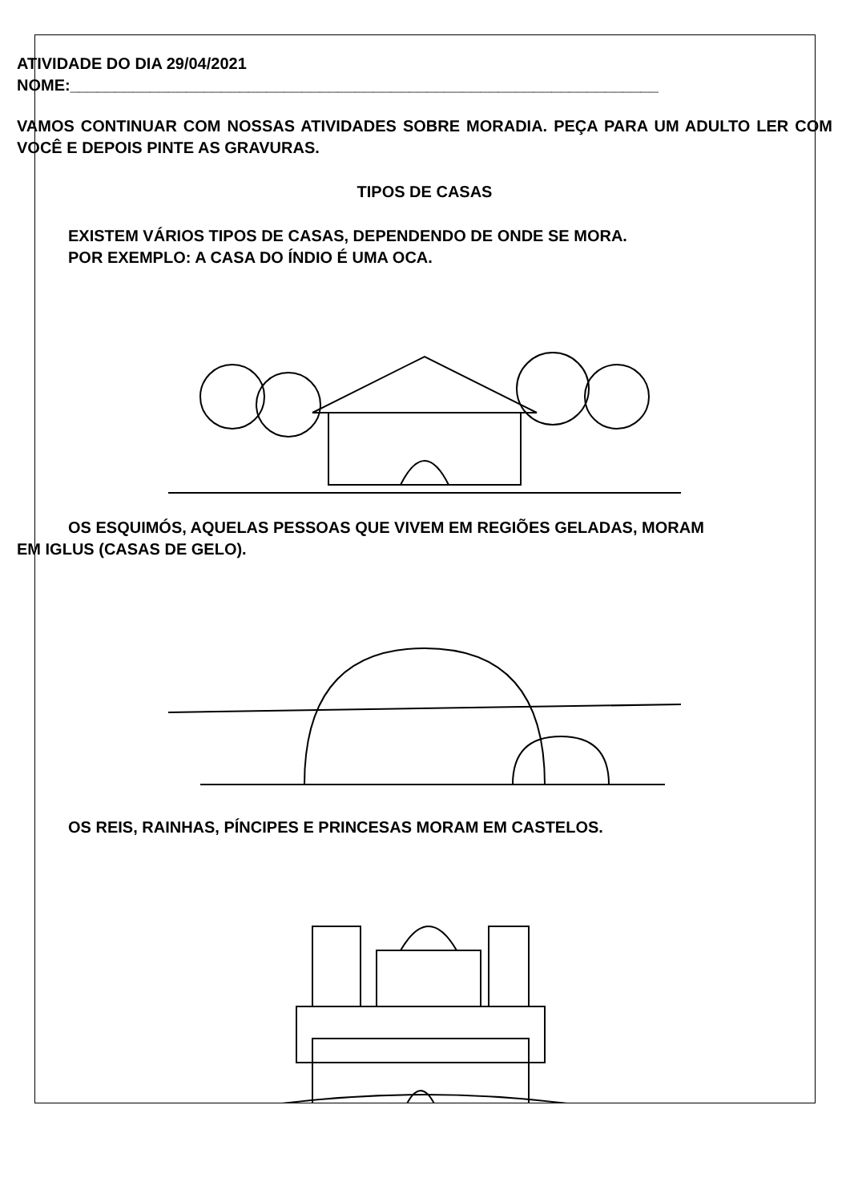ATIVIDADE DO DIA 29/04/2021
NOME:__________________________________________________________________
VAMOS CONTINUAR COM NOSSAS ATIVIDADES SOBRE MORADIA. PEÇA PARA UM ADULTO LER COM VOCÊ E DEPOIS PINTE AS GRAVURAS.
TIPOS DE CASAS
EXISTEM VÁRIOS TIPOS DE CASAS, DEPENDENDO DE ONDE SE MORA.
POR EXEMPLO: A CASA DO ÍNDIO É UMA OCA.
OS ESQUIMÓS, AQUELAS PESSOAS QUE VIVEM EM REGIÕES GELADAS, MORAM
EM IGLUS (CASAS DE GELO).
OS REIS, RAINHAS, PÍNCIPES E PRINCESAS MORAM EM CASTELOS.